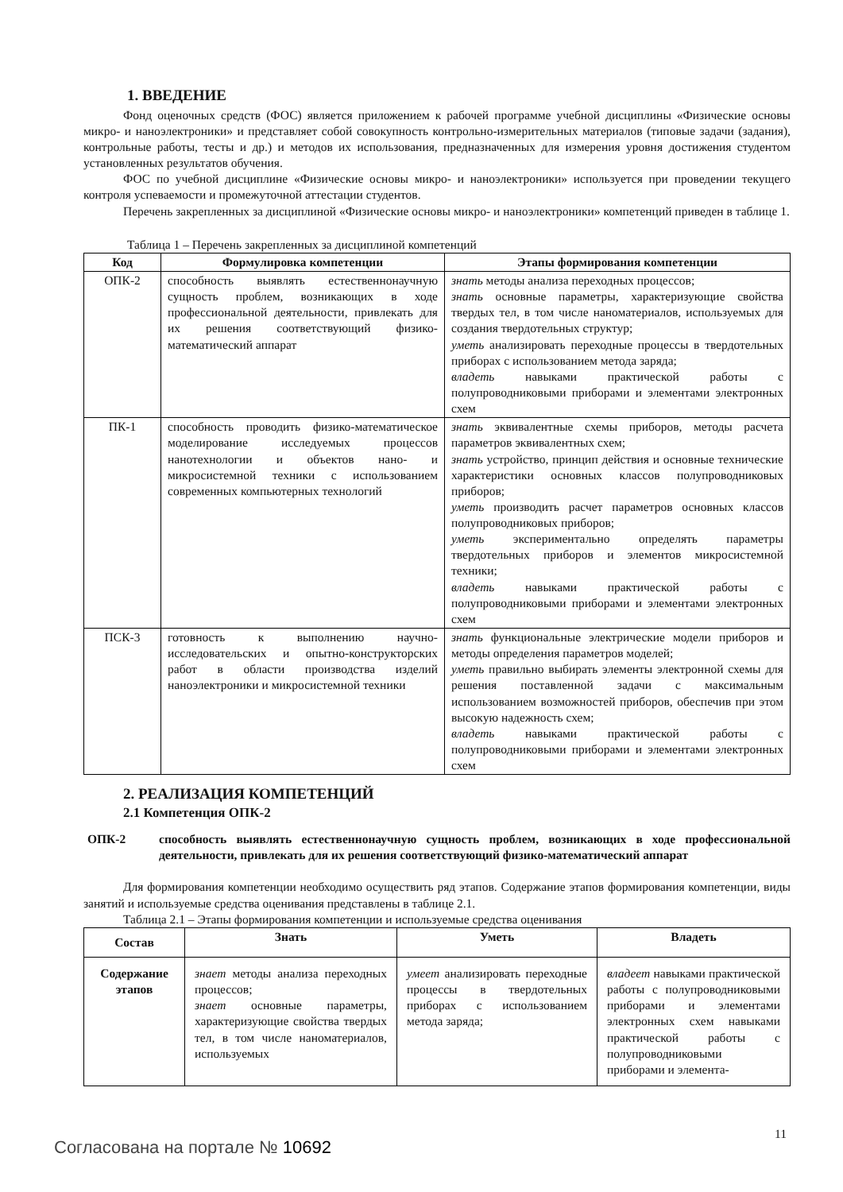1. ВВЕДЕНИЕ
Фонд оценочных средств (ФОС) является приложением к рабочей программе учебной дисциплины «Физические основы микро- и наноэлектроники» и представляет собой совокупность контрольно-измерительных материалов (типовые задачи (задания), контрольные работы, тесты и др.) и методов их использования, предназначенных для измерения уровня достижения студентом установленных результатов обучения.
ФОС по учебной дисциплине «Физические основы микро- и наноэлектроники» используется при проведении текущего контроля успеваемости и промежуточной аттестации студентов.
Перечень закрепленных за дисциплиной «Физические основы микро- и наноэлектроники» компетенций приведен в таблице 1.
Таблица 1 – Перечень закрепленных за дисциплиной компетенций
| Код | Формулировка компетенции | Этапы формирования компетенции |
| --- | --- | --- |
| ОПК-2 | способность выявлять естественнонаучную сущность проблем, возникающих в ходе профессиональной деятельности, привлекать для их решения соответствующий физико-математический аппарат | знать методы анализа переходных процессов; знать основные параметры, характеризующие свойства твердых тел, в том числе наноматериалов, используемых для создания твердотельных структур; уметь анализировать переходные процессы в твердотельных приборах с использованием метода заряда; владеть навыками практической работы с полупроводниковыми приборами и элементами электронных схем |
| ПК-1 | способность проводить физико-математическое моделирование исследуемых процессов нанотехнологии и объектов нано- и микросистемной техники с использованием современных компьютерных технологий | знать эквивалентные схемы приборов, методы расчета параметров эквивалентных схем; знать устройство, принцип действия и основные технические характеристики основных классов полупроводниковых приборов; уметь производить расчет параметров основных классов полупроводниковых приборов; уметь экспериментально определять параметры твердотельных приборов и элементов микросистемной техники; владеть навыками практической работы с полупроводниковыми приборами и элементами электронных схем |
| ПСК-3 | готовность к выполнению научно-исследовательских и опытно-конструкторских работ в области производства изделий наноэлектроники и микросистемной техники | знать функциональные электрические модели приборов и методы определения параметров моделей; уметь правильно выбирать элементы электронной схемы для решения поставленной задачи с максимальным использованием возможностей приборов, обеспечив при этом высокую надежность схем; владеть навыками практической работы с полупроводниковыми приборами и элементами электронных схем |
2. РЕАЛИЗАЦИЯ КОМПЕТЕНЦИЙ
2.1 Компетенция ОПК-2
ОПК-2 способность выявлять естественнонаучную сущность проблем, возникающих в ходе профессиональной деятельности, привлекать для их решения соответствующий физико-математический аппарат
Для формирования компетенции необходимо осуществить ряд этапов. Содержание этапов формирования компетенции, виды занятий и используемые средства оценивания представлены в таблице 2.1.
Таблица 2.1 – Этапы формирования компетенции и используемые средства оценивания
| Состав | Знать | Уметь | Владеть |
| --- | --- | --- | --- |
| Содержание этапов | знает методы анализа переходных процессов; знает основные параметры, характеризующие свойства твердых тел, в том числе наноматериалов, используемых | умеет анализировать переходные процессы в твердотельных приборах с использованием метода заряда; | владеет навыками практической работы с полупроводниковыми приборами и элементами электронных схем навыками практической работы с полупроводниковыми приборами и элемента- |
11
Согласована на портале № 10692